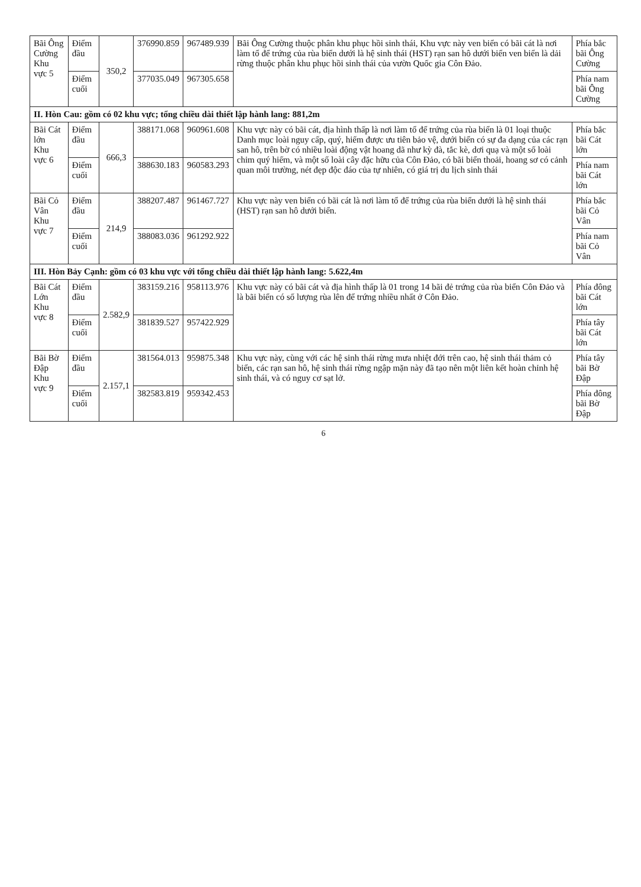| Bãi Ông Cường Khu vực 5 | Điểm đầu | 350,2 | 376990.859 | 967489.939 | Bãi Ông Cường thuộc phân khu phục hồi sinh thái, Khu vực này ven biển có bãi cát là nơi làm tổ để trứng của rùa biển dưới là hệ sinh thái (HST) rạn san hô dưới biển ven biển là dải rừng thuộc phân khu phục hồi sinh thái của vườn Quốc gia Côn Đảo. | Phía bắc bãi Ông Cường |
| | Điểm cuối | | 377035.049 | 967305.658 | | Phía nam bãi Ông Cường |
| II. Hòn Cau: gồm có 02 khu vực; tổng chiều dài thiết lập hành lang: 881,2m | | | | | | |
| Bãi Cát lớn Khu vực 6 | Điểm đầu | 666,3 | 388171.068 | 960961.608 | Khu vực này có bãi cát, địa hình thấp là nơi làm tổ để trứng của rùa biển là 01 loại thuộc Danh mục loài nguy cấp, quý, hiếm được ưu tiên bảo vệ, dưới biển có sự đa dạng của các rạn san hô, trên bờ có nhiều loài động vật hoang dã như kỳ đà, tắc kè, dơi quạ và một số loài chim quý hiếm, và một số loài cây đặc hữu của Côn Đảo, có bãi biển thoải, hoang sơ có cảnh quan môi trường, nét đẹp độc đáo của tự nhiên, có giá trị du lịch sinh thái | Phía bắc bãi Cát lớn |
| | Điểm cuối | | 388630.183 | 960583.293 | | Phía nam bãi Cát lớn |
| Bãi Cỏ Vân Khu vực 7 | Điểm đầu | 214,9 | 388207.487 | 961467.727 | Khu vực này ven biển có bãi cát là nơi làm tổ để trứng của rùa biển dưới là hệ sinh thái (HST) rạn san hô dưới biển. | Phía bắc bãi Cỏ Vân |
| | Điểm cuối | | 388083.036 | 961292.922 | | Phía nam bãi Cỏ Vân |
| III. Hòn Bảy Cạnh: gồm có 03 khu vực với tổng chiều dài thiết lập hành lang: 5.622,4m | | | | | | |
| Bãi Cát Lớn Khu vực 8 | Điểm đầu | 2.582,9 | 383159.216 | 958113.976 | Khu vực này có bãi cát và địa hình thấp là 01 trong 14 bãi đẻ trứng của rùa biển Côn Đảo và là bãi biển có số lượng rùa lên để trứng nhiều nhất ở Côn Đảo. | Phía đông bãi Cát lớn |
| | Điểm cuối | | 381839.527 | 957422.929 | | Phía tây bãi Cát lớn |
| Bãi Bờ Đập Khu vực 9 | Điểm đầu | 2.157,1 | 381564.013 | 959875.348 | Khu vực này, cùng với các hệ sinh thái rừng mưa nhiệt đới trên cao, hệ sinh thái thảm cỏ biển, các rạn san hô, hệ sinh thái rừng ngập mặn này đã tạo nên một liên kết hoàn chỉnh hệ sinh thái, và có nguy cơ sạt lở. | Phía tây bãi Bờ Đập |
| | Điểm cuối | | 382583.819 | 959342.453 | | Phía đông bãi Bờ Đập |
6